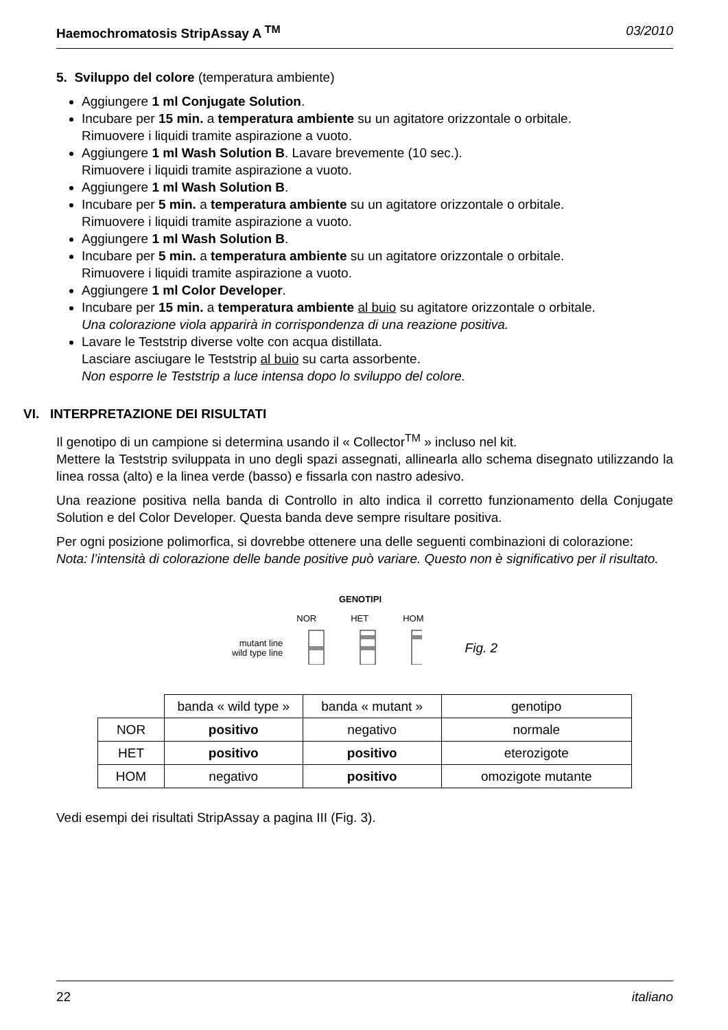Haemochromatosis StripAssay A <sup>TM</sup> 03/2010
5. Sviluppo del colore (temperatura ambiente)
Aggiungere 1 ml Conjugate Solution.
Incubare per 15 min. a temperatura ambiente su un agitatore orizzontale o orbitale.
Rimuovere i liquidi tramite aspirazione a vuoto.
Aggiungere 1 ml Wash Solution B. Lavare brevemente (10 sec.).
Rimuovere i liquidi tramite aspirazione a vuoto.
Aggiungere 1 ml Wash Solution B.
Incubare per 5 min. a temperatura ambiente su un agitatore orizzontale o orbitale.
Rimuovere i liquidi tramite aspirazione a vuoto.
Aggiungere 1 ml Wash Solution B.
Incubare per 5 min. a temperatura ambiente su un agitatore orizzontale o orbitale.
Rimuovere i liquidi tramite aspirazione a vuoto.
Aggiungere 1 ml Color Developer.
Incubare per 15 min. a temperatura ambiente al buio su agitatore orizzontale o orbitale.
Una colorazione viola apparirà in corrispondenza di una reazione positiva.
Lavare le Teststrip diverse volte con acqua distillata.
Lasciare asciugare le Teststrip al buio su carta assorbente.
Non esporre le Teststrip a luce intensa dopo lo sviluppo del colore.
VI. INTERPRETAZIONE DEI RISULTATI
Il genotipo di un campione si determina usando il « Collector<sup>TM</sup> » incluso nel kit.
Mettere la Teststrip sviluppata in uno degli spazi assegnati, allinearla allo schema disegnato utilizzando la linea rossa (alto) e la linea verde (basso) e fissarla con nastro adesivo.
Una reazione positiva nella banda di Controllo in alto indica il corretto funzionamento della Conjugate Solution e del Color Developer. Questa banda deve sempre risultare positiva.
Per ogni posizione polimorfica, si dovrebbe ottenere una delle seguenti combinazioni di colorazione:
Nota: l’intensità di colorazione delle bande positive può variare. Questo non è significativo per il risultato.
mutant line
wild type line
GENOTIPI
NOR HET HOM
Fig. 2
| | banda « wild type » | banda « mutant » | genotipo |
| NOR | positivo | negativo | normale |
| HET | positivo | positivo | eterozigote |
| HOM | negativo | positivo | omozigote mutante |
Vedi esempi dei risultati StripAssay a pagina III (Fig. 3).
22 italiano